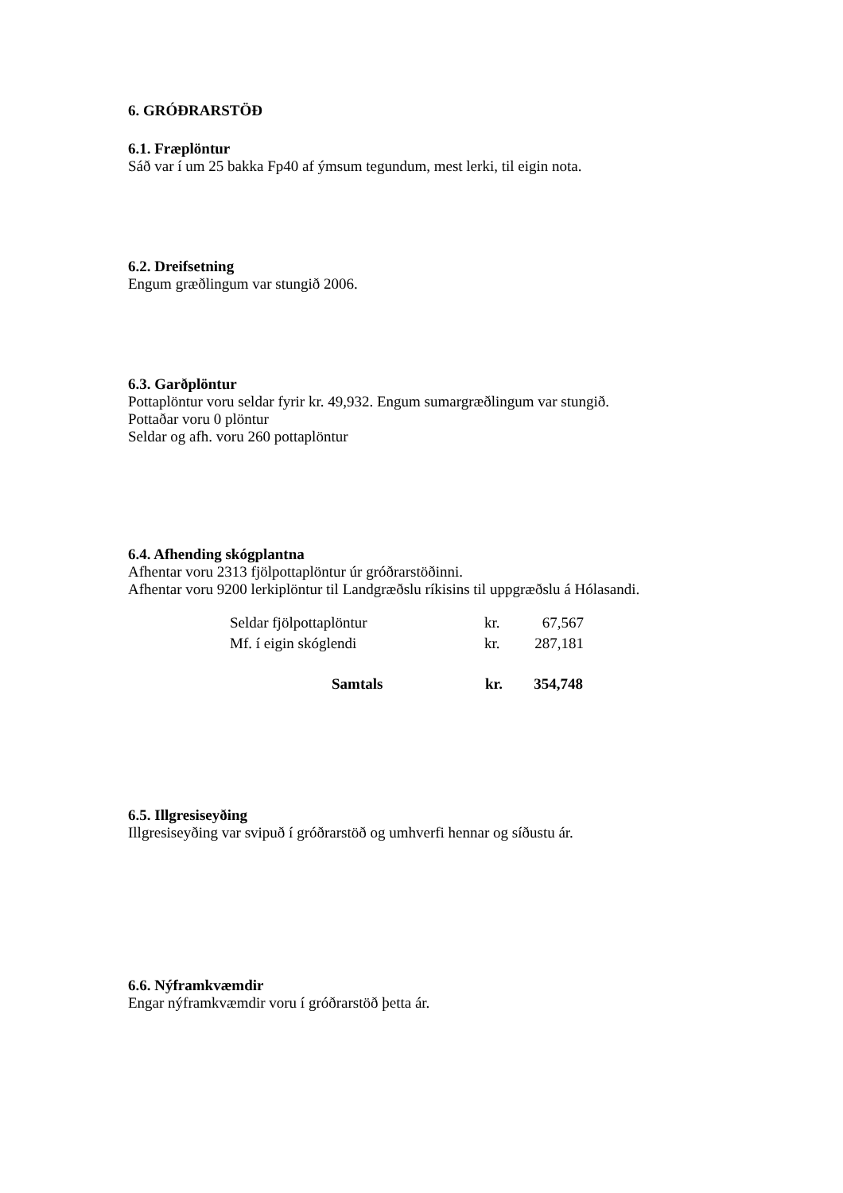6. GRÓÐRARSTÖÐ
6.1. Fræplöntur
Sáð var í um 25 bakka Fp40 af ýmsum tegundum, mest lerki, til eigin nota.
6.2. Dreifsetning
Engum græðlingum var stungið 2006.
6.3. Garðplöntur
Pottaplöntur voru seldar fyrir kr. 49,932. Engum sumargræðlingum var stungið.
Pottaðar voru 0 plöntur
Seldar og afh. voru 260 pottaplöntur
6.4. Afhending skógplantna
Afhentar voru 2313 fjölpottaplöntur úr gróðrarstöðinni.
Afhentar voru 9200 lerkiplöntur til Landgræðslu ríkisins til uppgræðslu á Hólasandi.
| Seldar fjölpottaplöntur | kr. | 67,567 |
| Mf. í eigin skóglendi | kr. | 287,181 |
| Samtals | kr. | 354,748 |
6.5. Illgresiseyðing
Illgresiseyðing var svipuð í gróðrarstöð og umhverfi hennar og síðustu ár.
6.6. Nýframkvæmdir
Engar nýframkvæmdir voru í gróðrarstöð þetta ár.